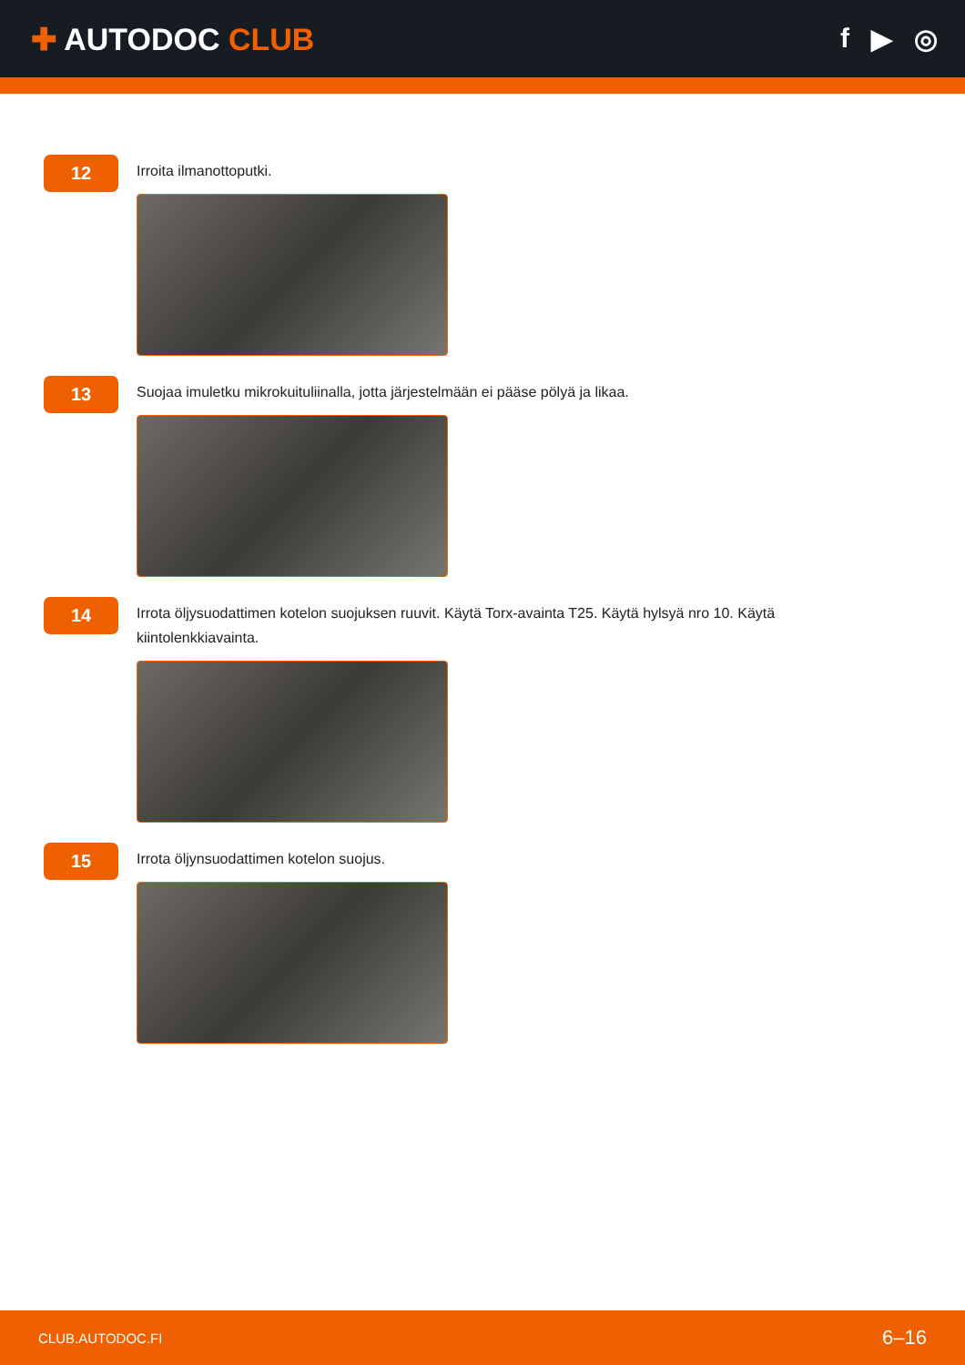✚ AUTODOC CLUB f ▶ ◎
12
Irroita ilmanottoputki.
13
Suojaa imuletku mikrokuituliinalla, jotta järjestelmään ei pääse pölyä ja likaa.
14
Irrota öljysuodattimen kotelon suojuksen ruuvit. Käytä Torx-avainta T25. Käytä hylsyä nro 10. Käytä kiintolenkkiavainta.
15
Irrota öljynsuodattimen kotelon suojus.
CLUB.AUTODOC.FI 6–16